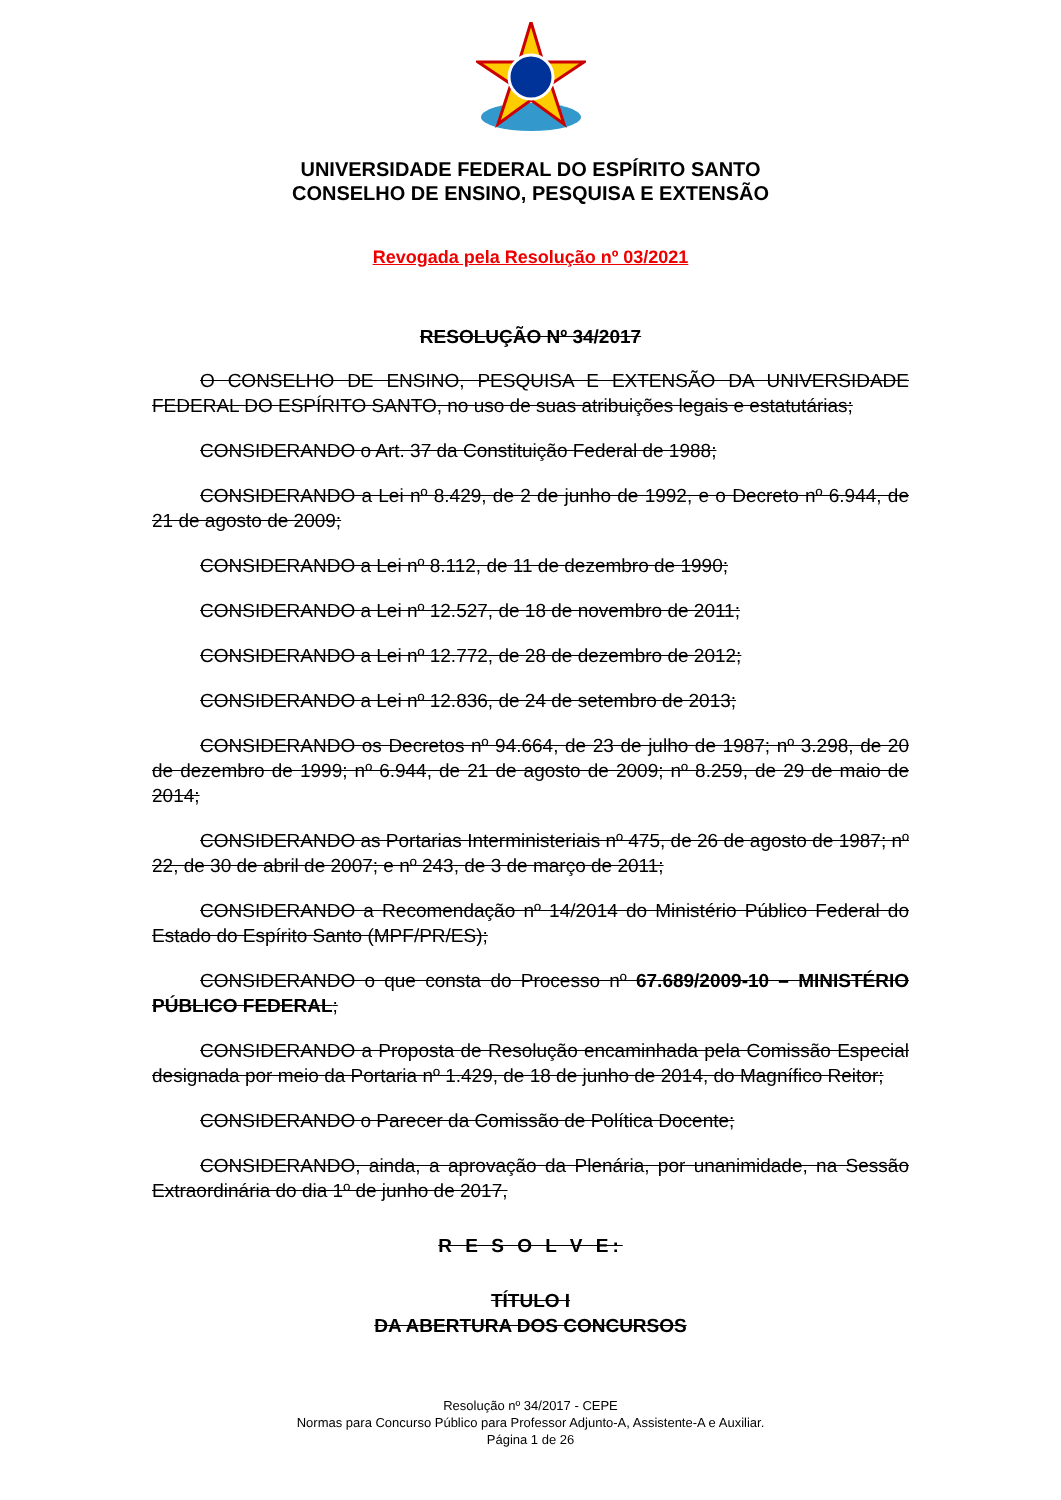UNIVERSIDADE FEDERAL DO ESPÍRITO SANTO
CONSELHO DE ENSINO, PESQUISA E EXTENSÃO
Revogada pela Resolução nº 03/2021
RESOLUÇÃO Nº 34/2017
O CONSELHO DE ENSINO, PESQUISA E EXTENSÃO DA UNIVERSIDADE FEDERAL DO ESPÍRITO SANTO, no uso de suas atribuições legais e estatutárias;
CONSIDERANDO o Art. 37 da Constituição Federal de 1988;
CONSIDERANDO a Lei nº 8.429, de 2 de junho de 1992, e o Decreto nº 6.944, de 21 de agosto de 2009;
CONSIDERANDO a Lei nº 8.112, de 11 de dezembro de 1990;
CONSIDERANDO a Lei nº 12.527, de 18 de novembro de 2011;
CONSIDERANDO a Lei nº 12.772, de 28 de dezembro de 2012;
CONSIDERANDO a Lei nº 12.836, de 24 de setembro de 2013;
CONSIDERANDO os Decretos nº 94.664, de 23 de julho de 1987; nº 3.298, de 20 de dezembro de 1999; nº 6.944, de 21 de agosto de 2009; nº 8.259, de 29 de maio de 2014;
CONSIDERANDO as Portarias Interministeriais nº 475, de 26 de agosto de 1987; nº 22, de 30 de abril de 2007; e nº 243, de 3 de março de 2011;
CONSIDERANDO a Recomendação nº 14/2014 do Ministério Público Federal do Estado do Espírito Santo (MPF/PR/ES);
CONSIDERANDO o que consta do Processo nº 67.689/2009-10 – MINISTÉRIO PÚBLICO FEDERAL;
CONSIDERANDO a Proposta de Resolução encaminhada pela Comissão Especial designada por meio da Portaria nº 1.429, de 18 de junho de 2014, do Magnífico Reitor;
CONSIDERANDO o Parecer da Comissão de Política Docente;
CONSIDERANDO, ainda, a aprovação da Plenária, por unanimidade, na Sessão Extraordinária do dia 1º de junho de 2017,
R E S O L V E:
TÍTULO I
DA ABERTURA DOS CONCURSOS
Resolução nº 34/2017 - CEPE
Normas para Concurso Público para Professor Adjunto-A, Assistente-A e Auxiliar.
Página 1 de 26